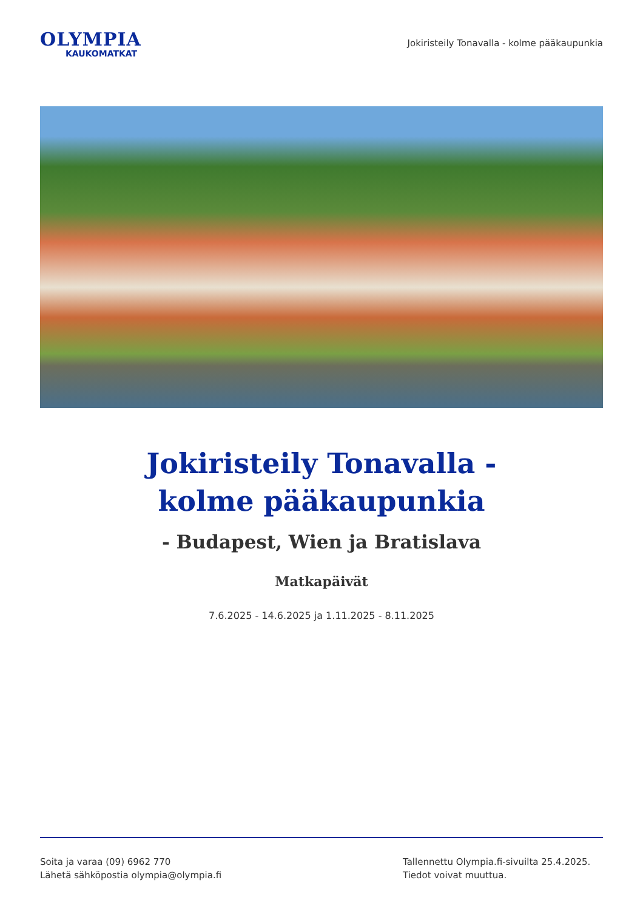OLYMPIA
KAUKOMATKAT
Jokiristeily Tonavalla - kolme pääkaupunkia
Jokiristeily Tonavalla -
kolme pääkaupunkia
- Budapest, Wien ja Bratislava
Matkapäivät
7.6.2025 - 14.6.2025 ja 1.11.2025 - 8.11.2025
Soita ja varaa (09) 6962 770
Lähetä sähköpostia olympia@olympia.fi
Tallennettu Olympia.fi-sivuilta 25.4.2025.
Tiedot voivat muuttua.